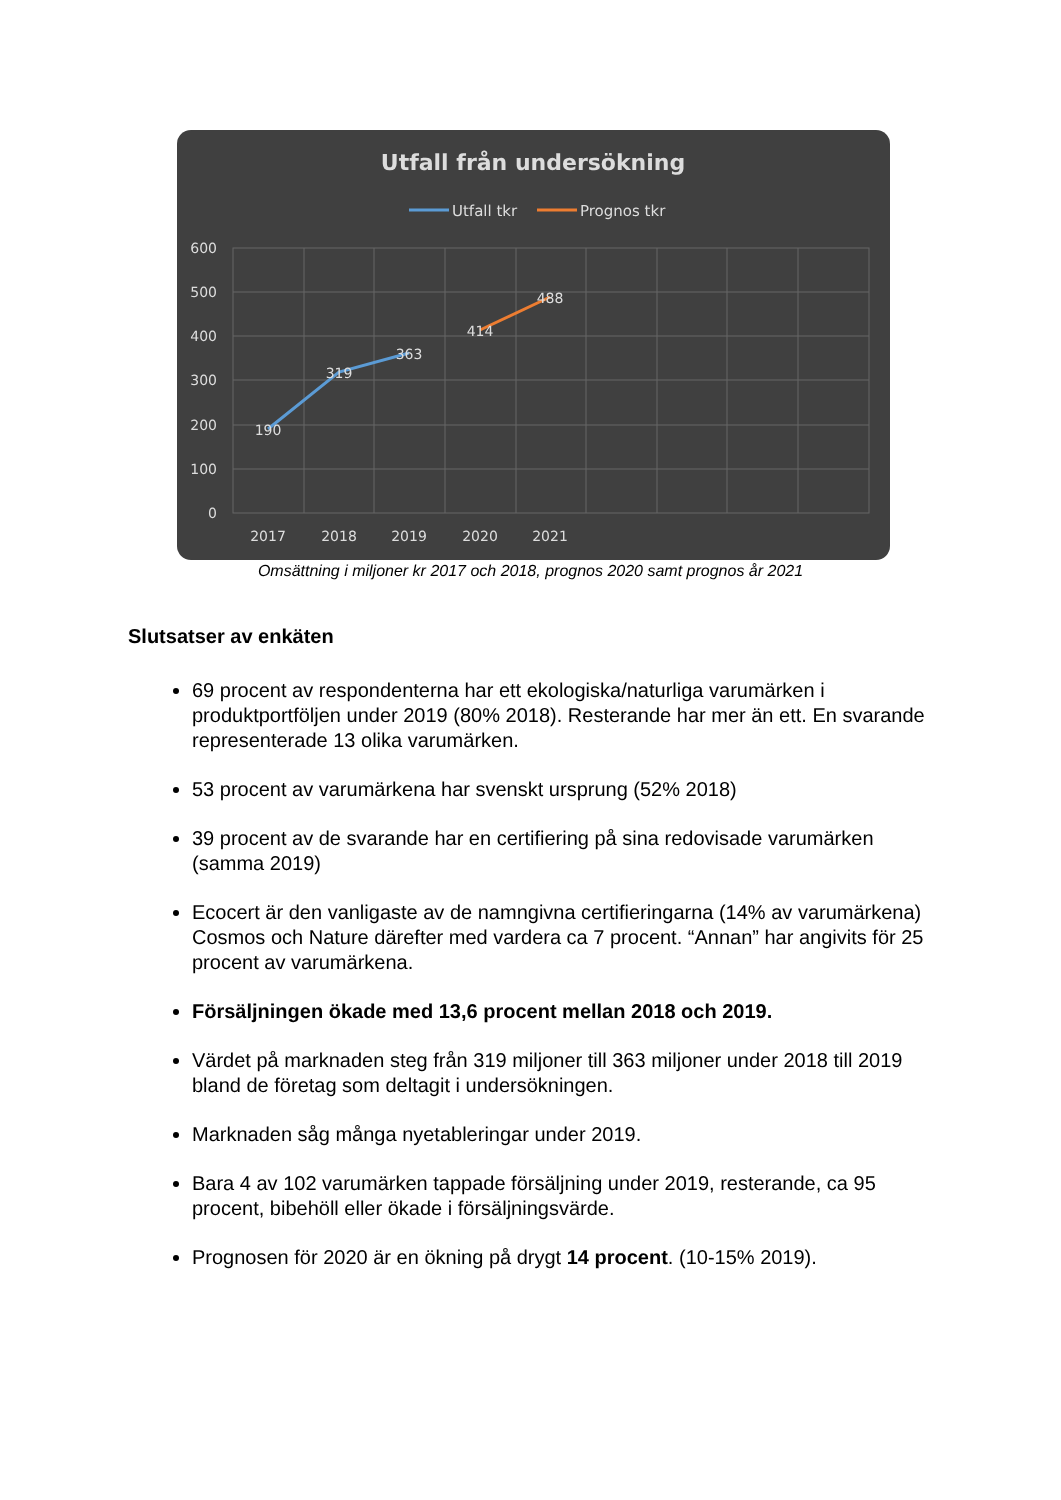Utfall från undersökning
Utfall tkr
Prognos tkr
600
500
400
300
200
100
0
2017
2018
2019
2020
2021
190
319
363
414
488
Omsättning i miljoner kr 2017 och 2018, prognos 2020 samt prognos år 2021
Slutsatser av enkäten
69 procent av respondenterna har ett ekologiska/naturliga varumärken i produktportföljen under 2019 (80% 2018). Resterande har mer än ett. En svarande representerade 13 olika varumärken.
53 procent av varumärkena har svenskt ursprung (52% 2018)
39 procent av de svarande har en certifiering på sina redovisade varumärken (samma 2019)
Ecocert är den vanligaste av de namngivna certifieringarna (14% av varumärkena) Cosmos och Nature därefter med vardera ca 7 procent. “Annan” har angivits för 25 procent av varumärkena.
Försäljningen ökade med 13,6 procent mellan 2018 och 2019.
Värdet på marknaden steg från 319 miljoner till 363 miljoner under 2018 till 2019 bland de företag som deltagit i undersökningen.
Marknaden såg många nyetableringar under 2019.
Bara 4 av 102 varumärken tappade försäljning under 2019, resterande, ca 95 procent, bibehöll eller ökade i försäljningsvärde.
Prognosen för 2020 är en ökning på drygt 14 procent. (10-15% 2019).